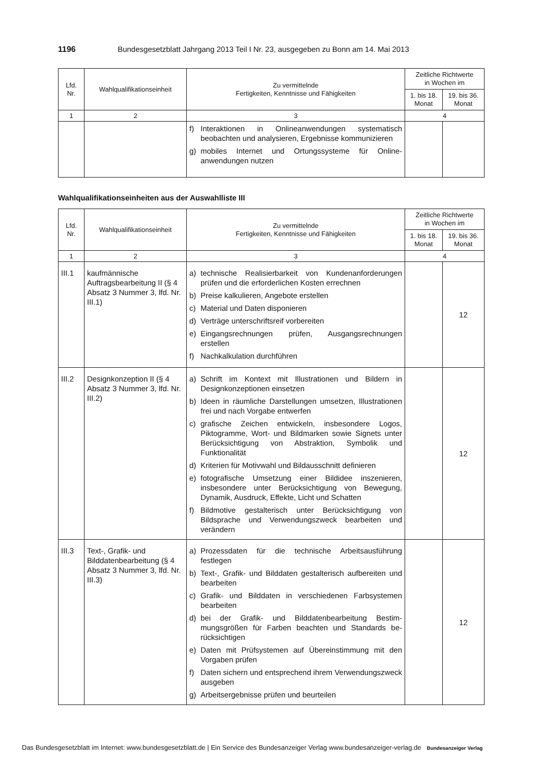1196 Bundesgesetzblatt Jahrgang 2013 Teil I Nr. 23, ausgegeben zu Bonn am 14. Mai 2013
| Lfd. Nr. | Wahlqualifikationseinheit | Zu vermittelnde Fertigkeiten, Kenntnisse und Fähigkeiten | Zeitliche Richtwerte in Wochen im | |
| --- | --- | --- | --- | --- |
| | | | 1. bis 18. Monat | 19. bis 36. Monat |
| 1 | 2 | 3 | 4 | |
| | | f) Interaktionen in Onlineanwendungen systematisch beobachten und analysieren, Ergebnisse kommunizie­ren g) mobiles Internet und Ortungssysteme für Online­anwendungen nutzen | | |
Wahlqualifikationseinheiten aus der Auswahlliste III
| Lfd. Nr. | Wahlqualifikationseinheit | Zu vermittelnde Fertigkeiten, Kenntnisse und Fähigkeiten | Zeitliche Richtwerte in Wochen im | |
| --- | --- | --- | --- | --- |
| | | | 1. bis 18. Monat | 19. bis 36. Monat |
| 1 | 2 | 3 | 4 | |
| III.1 | kaufmännische Auftragsbearbeitung II (§ 4 Absatz 3 Nummer 3, lfd. Nr. III.1) | a) technische Realisierbarkeit von Kundenanforderungen prüfen und die erforderlichen Kosten errechnen b) Preise kalkulieren, Angebote erstellen c) Material und Daten disponieren d) Verträge unterschriftsreif vorbereiten e) Eingangsrechnungen prüfen, Ausgangsrechnungen erstellen f) Nachkalkulation durchführen | | 12 |
| III.2 | Designkonzeption II (§ 4 Absatz 3 Nummer 3, lfd. Nr. III.2) | a) Schrift im Kontext mit Illustrationen und Bildern in Designkonzeptionen einsetzen b) Ideen in räumliche Darstellungen umsetzen, Illustratio­nen frei und nach Vorgabe entwerfen c) grafische Zeichen entwickeln, insbesondere Logos, Piktogramme, Wort- und Bildmarken sowie Signets unter Berücksichtigung von Abstraktion, Symbolik und Funktionalität d) Kriterien für Motivwahl und Bildausschnitt definieren e) fotografische Umsetzung einer Bildidee inszenieren, insbesondere unter Berücksichtigung von Bewegung, Dynamik, Ausdruck, Effekte, Licht und Schatten f) Bildmotive gestalterisch unter Berücksichtigung von Bildsprache und Verwendungszweck bearbeiten und verändern | | 12 |
| III.3 | Text-, Grafik- und Bilddatenbearbeitung (§ 4 Absatz 3 Nummer 3, lfd. Nr. III.3) | a) Prozessdaten für die technische Arbeitsausführung festlegen b) Text-, Grafik- und Bilddaten gestalterisch aufbereiten und bearbeiten c) Grafik- und Bilddaten in verschiedenen Farbsystemen bearbeiten d) bei der Grafik- und Bilddatenbearbeitung Bestim­mungsgrößen für Farben beachten und Standards be­rücksichtigen e) Daten mit Prüfsystemen auf Übereinstimmung mit den Vorgaben prüfen f) Daten sichern und entsprechend ihrem Verwendungs­zweck ausgeben g) Arbeitsergebnisse prüfen und beurteilen | | 12 |
Das Bundesgesetzblatt im Internet: www.bundesgesetzblatt.de | Ein Service des Bundesanzeiger Verlag www.bundesanzeiger-verlag.de Bundesanzeiger Verlag